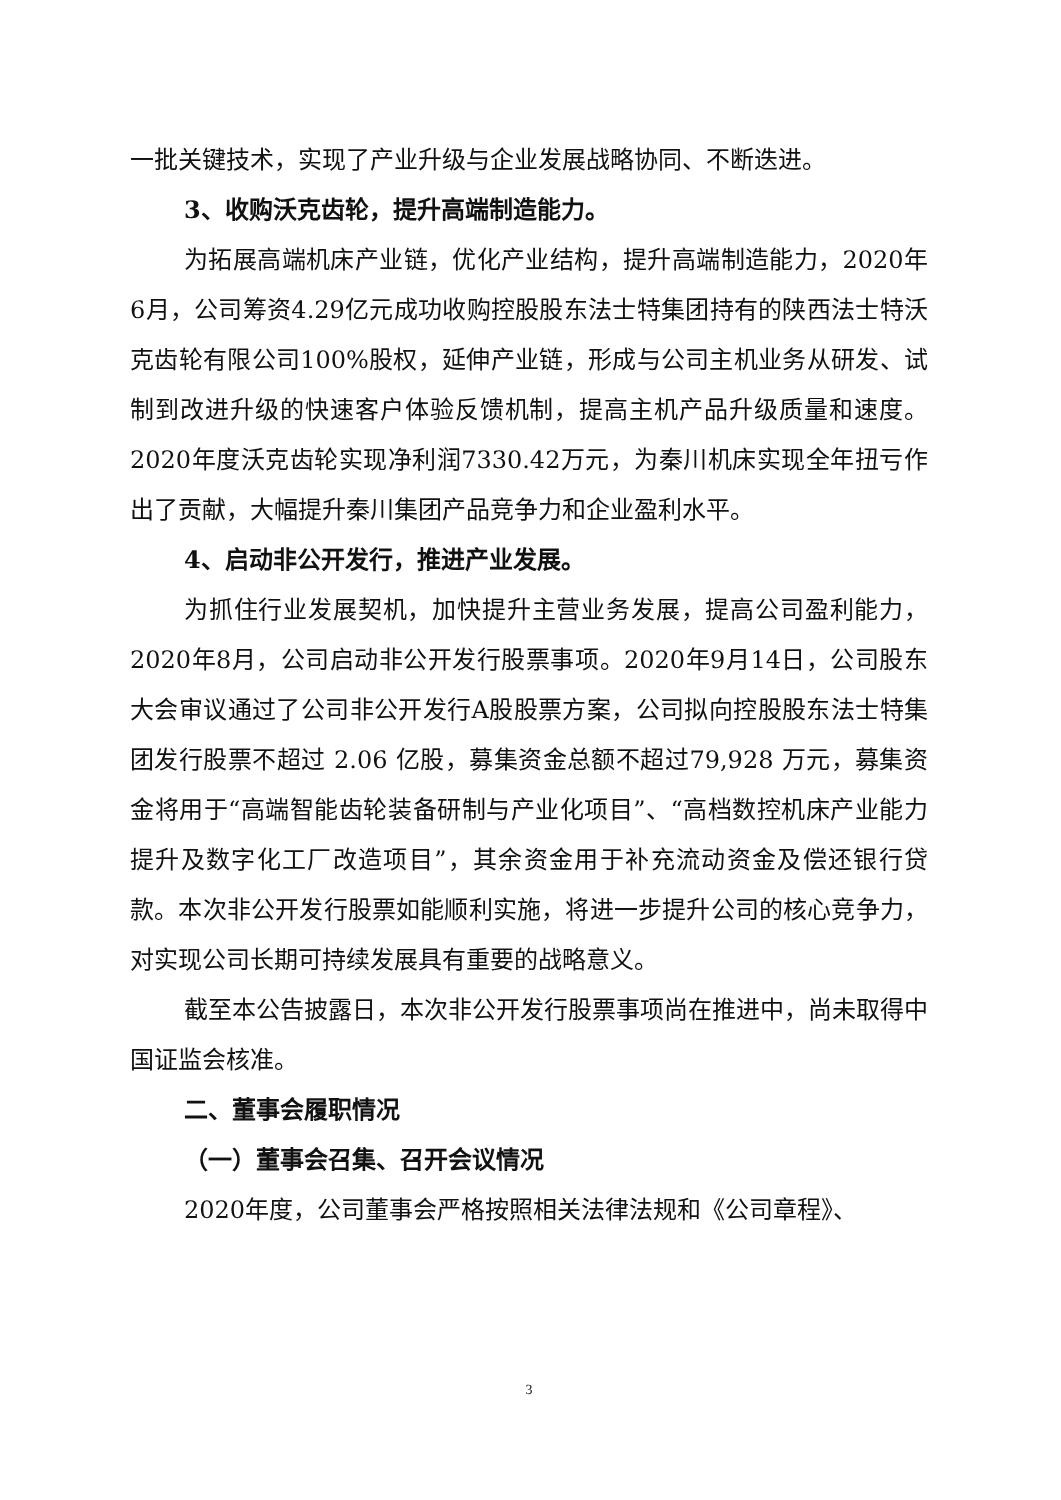一批关键技术，实现了产业升级与企业发展战略协同、不断迭进。
3、收购沃克齿轮，提升高端制造能力。
为拓展高端机床产业链，优化产业结构，提升高端制造能力，2020年6月，公司筹资4.29亿元成功收购控股股东法士特集团持有的陕西法士特沃克齿轮有限公司100%股权，延伸产业链，形成与公司主机业务从研发、试制到改进升级的快速客户体验反馈机制，提高主机产品升级质量和速度。2020年度沃克齿轮实现净利润7330.42万元，为秦川机床实现全年扭亏作出了贡献，大幅提升秦川集团产品竞争力和企业盈利水平。
4、启动非公开发行，推进产业发展。
为抓住行业发展契机，加快提升主营业务发展，提高公司盈利能力，2020年8月，公司启动非公开发行股票事项。2020年9月14日，公司股东大会审议通过了公司非公开发行A股股票方案，公司拟向控股股东法士特集团发行股票不超过 2.06 亿股，募集资金总额不超过79,928 万元，募集资金将用于“高端智能齿轮装备研制与产业化项目”、“高档数控机床产业能力提升及数字化工厂改造项目”，其余资金用于补充流动资金及偿还银行贷款。本次非公开发行股票如能顺利实施，将进一步提升公司的核心竞争力，对实现公司长期可持续发展具有重要的战略意义。
截至本公告披露日，本次非公开发行股票事项尚在推进中，尚未取得中国证监会核准。
二、董事会履职情况
（一）董事会召集、召开会议情况
2020年度，公司董事会严格按照相关法律法规和《公司章程》、
3